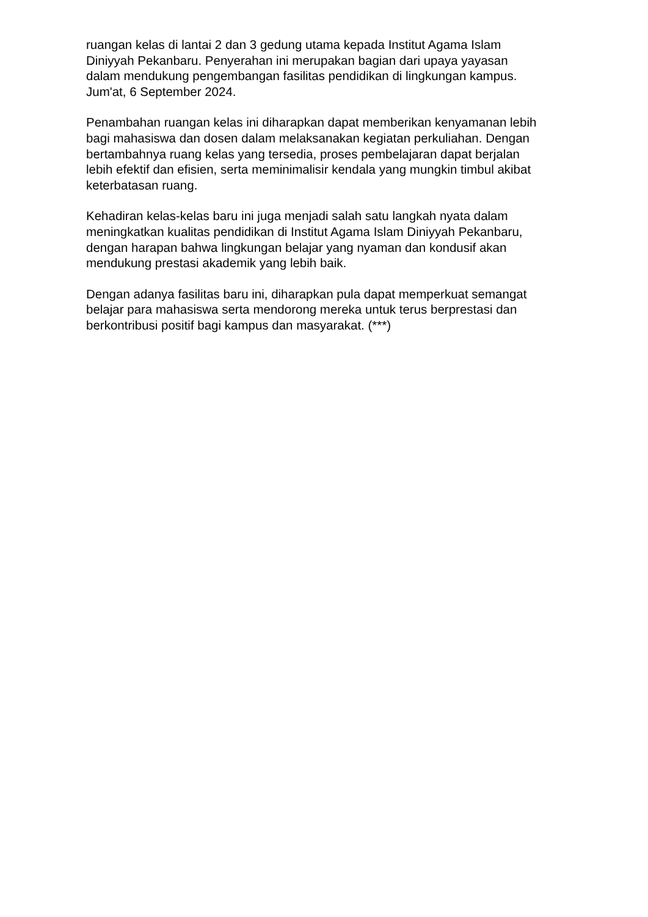ruangan kelas di lantai 2 dan 3 gedung utama kepada Institut Agama Islam
Diniyyah Pekanbaru. Penyerahan ini merupakan bagian dari upaya yayasan
dalam mendukung pengembangan fasilitas pendidikan di lingkungan kampus.
Jum'at, 6 September 2024.
Penambahan ruangan kelas ini diharapkan dapat memberikan kenyamanan lebih
bagi mahasiswa dan dosen dalam melaksanakan kegiatan perkuliahan. Dengan
bertambahnya ruang kelas yang tersedia, proses pembelajaran dapat berjalan
lebih efektif dan efisien, serta meminimalisir kendala yang mungkin timbul akibat
keterbatasan ruang.
Kehadiran kelas-kelas baru ini juga menjadi salah satu langkah nyata dalam
meningkatkan kualitas pendidikan di Institut Agama Islam Diniyyah Pekanbaru,
dengan harapan bahwa lingkungan belajar yang nyaman dan kondusif akan
mendukung prestasi akademik yang lebih baik.
Dengan adanya fasilitas baru ini, diharapkan pula dapat memperkuat semangat
belajar para mahasiswa serta mendorong mereka untuk terus berprestasi dan
berkontribusi positif bagi kampus dan masyarakat. (***)